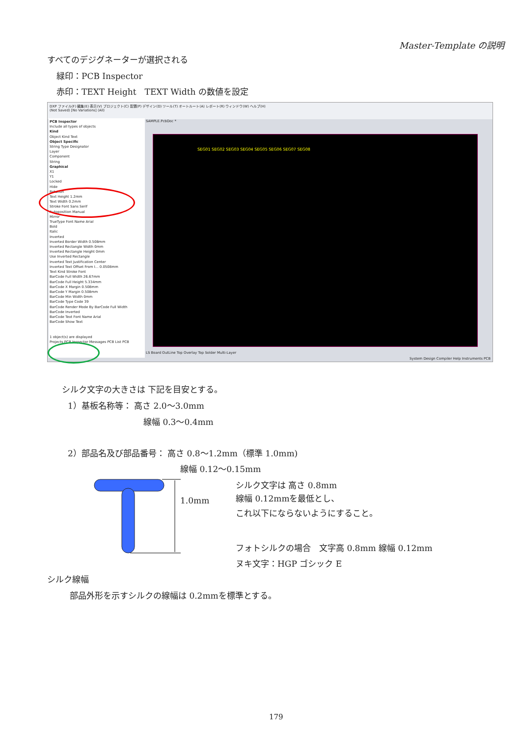Master-Template の説明
すべてのデジグネーターが選択される
緑印：PCB Inspector
赤印：TEXT Height　TEXT Width の数値を設定
DXP ファイル(F) 編集(E) 表示(V) プロジェクト(C) 配置(P) デザイン(D) ツール(T) オートルート(A) レポート(R) ウィンドウ(W) ヘルプ(H)
(Not Saved) [No Variations] (All)
PCB Inspector
Include all types of objects
Kind
Object Kind Text
Object Specific
String Type Designator
Layer
Component
String
Graphical
X1
Y1
Locked
Hide
Rotation
Text Height 1.2mm
Text Width 0.2mm
Stroke Font Sans Serif
Autoposition Manual
Mirror
TrueType Font Name Arial
Bold
Italic
Inverted
Inverted Border Width 0.508mm
Inverted Rectangle Width 0mm
Inverted Rectangle Height 0mm
Use Inverted Rectangle
Inverted Text Justification Center
Inverted Text Offset From I... 0.0508mm
Text Kind Stroke Font
BarCode Full Width 26.67mm
BarCode Full Height 5.334mm
BarCode X Margin 0.508mm
BarCode Y Margin 0.508mm
BarCode Min Width 0mm
BarCode Type Code 39
BarCode Render Mode By BarCode Full Width
BarCode Inverted
BarCode Text Font Name Arial
BarCode Show Text
1 object(s) are displayed
Projects PCB Inspector Messages PCB List PCB
SAMPLE.PcbDoc *
SEG01 SEG02 SEG03 SEG04 SEG05 SEG06 SEG07 SEG08
LS Board OutLine Top Overlay Top Solder Multi-Layer
System Design Compiler Help Instruments PCB
シルク文字の大きさは 下記を目安とする。
1）基板名称等： 高さ 2.0～3.0mm
線幅 0.3～0.4mm
2）部品名及び部品番号： 高さ 0.8～1.2mm（標準 1.0mm)
線幅 0.12～0.15mm
1.0mm
シルク文字は 高さ 0.8mm
線幅 0.12mmを最低とし、
これ以下にならないようにすること。
フォトシルクの場合　文字高 0.8mm 線幅 0.12mm
ヌキ文字：HGP ゴシック E
シルク線幅
部品外形を示すシルクの線幅は 0.2mmを標準とする。
179